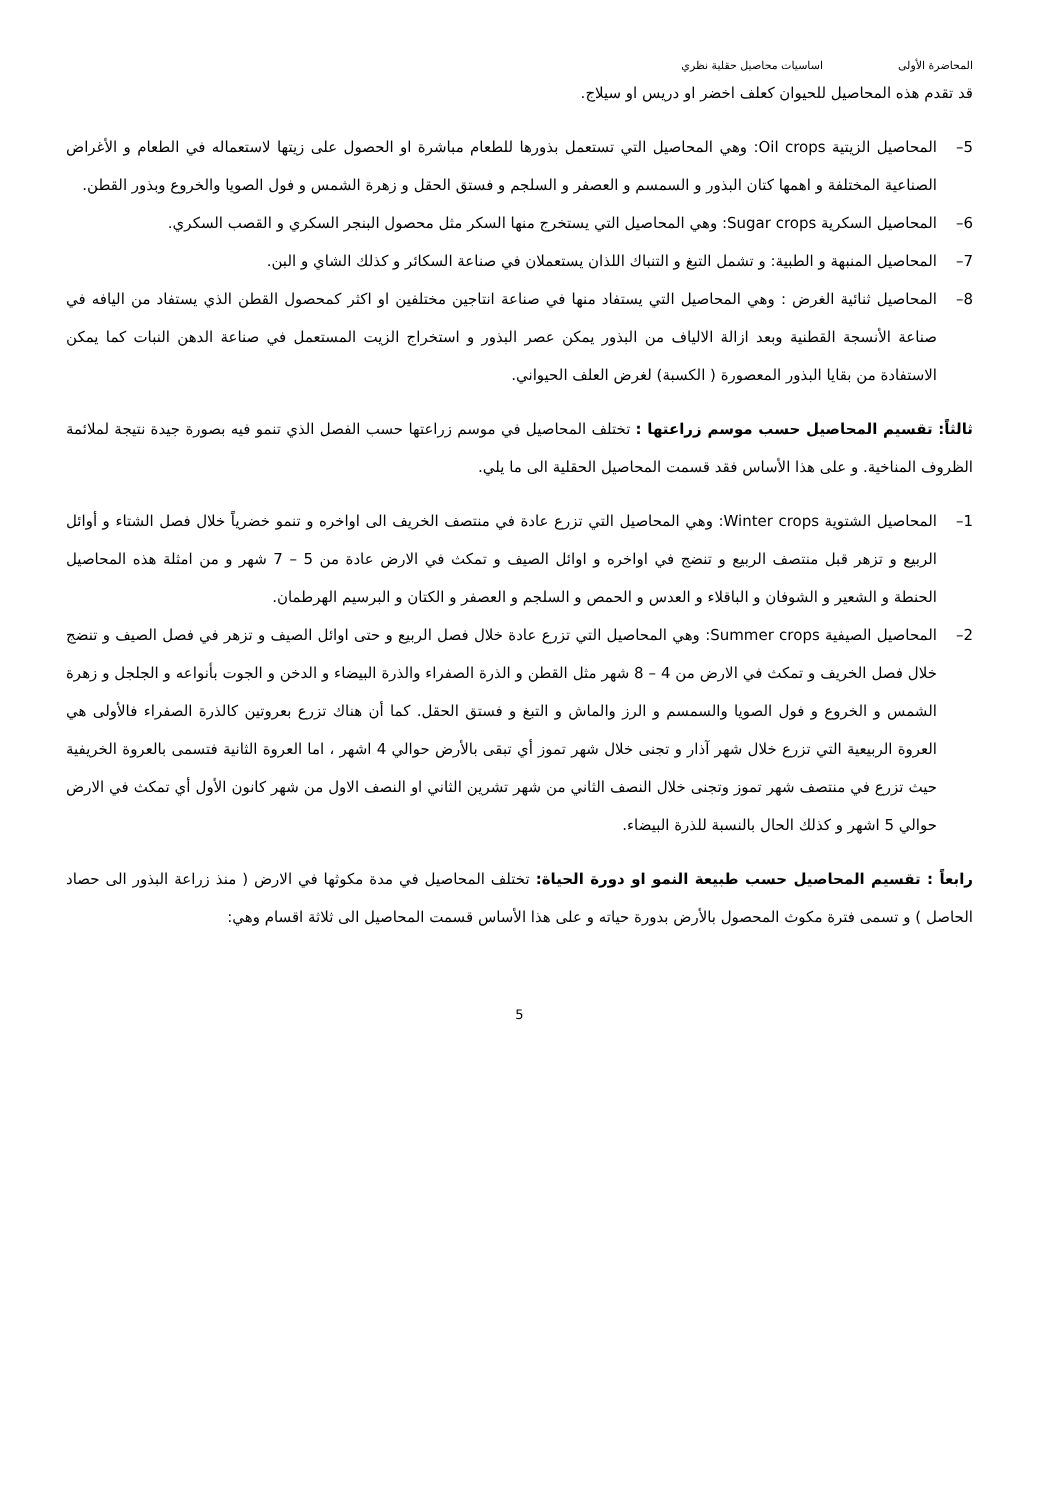المحاضرة الأولى اساسيات محاصيل حقلية نظري
قد تقدم هذه المحاصيل للحيوان كعلف اخضر او دريس او سيلاج.
5– المحاصيل الزيتية Oil crops: وهي المحاصيل التي تستعمل بذورها للطعام مباشرة او الحصول على زيتها لاستعماله في الطعام و الأغراض الصناعية المختلفة و اهمها كتان البذور و السمسم و العصفر و السلجم و فستق الحقل و زهرة الشمس و فول الصويا والخروع وبذور القطن.
6– المحاصيل السكرية Sugar crops: وهي المحاصيل التي يستخرج منها السكر مثل محصول البنجر السكري و القصب السكري.
7– المحاصيل المنبهة و الطبية: و تشمل التبغ و التنباك اللذان يستعملان في صناعة السكائر و كذلك الشاي و البن.
8– المحاصيل ثنائية الغرض : وهي المحاصيل التي يستفاد منها في صناعة انتاجين مختلفين او اكثر كمحصول القطن الذي يستفاد من اليافه في صناعة الأنسجة القطنية وبعد ازالة الالياف من البذور يمكن عصر البذور و استخراج الزيت المستعمل في صناعة الدهن النبات كما يمكن الاستفادة من بقايا البذور المعصورة ( الكسبة) لغرض العلف الحيواني.
ثالثاً: تقسيم المحاصيل حسب موسم زراعتها : تختلف المحاصيل في موسم زراعتها حسب الفصل الذي تنمو فيه بصورة جيدة نتيجة لملائمة الظروف المناخية. و على هذا الأساس فقد قسمت المحاصيل الحقلية الى ما يلي.
1– المحاصيل الشتوية Winter crops: وهي المحاصيل التي تزرع عادة في منتصف الخريف الى اواخره و تنمو خضرياً خلال فصل الشتاء و أوائل الربيع و تزهر قبل منتصف الربيع و تنضج في اواخره و اوائل الصيف و تمكث في الارض عادة من 5 – 7 شهر و من امثلة هذه المحاصيل الحنطة و الشعير و الشوفان و الباقلاء و العدس و الحمص و السلجم و العصفر و الكتان و البرسيم الهرطمان.
2– المحاصيل الصيفية Summer crops: وهي المحاصيل التي تزرع عادة خلال فصل الربيع و حتى اوائل الصيف و تزهر في فصل الصيف و تنضج خلال فصل الخريف و تمكث في الارض من 4 – 8 شهر مثل القطن و الذرة الصفراء والذرة البيضاء و الدخن و الجوت بأنواعه و الجلجل و زهرة الشمس و الخروع و فول الصويا والسمسم و الرز والماش و التبغ و فستق الحقل. كما أن هناك تزرع بعروتين كالذرة الصفراء فالأولى هي العروة الربيعية التي تزرع خلال شهر آذار و تجنى خلال شهر تموز أي تبقى بالأرض حوالي 4 اشهر ، اما العروة الثانية فتسمى بالعروة الخريفية حيث تزرع في منتصف شهر تموز وتجنى خلال النصف الثاني من شهر تشرين الثاني او النصف الاول من شهر كانون الأول أي تمكث في الارض حوالي 5 اشهر و كذلك الحال بالنسبة للذرة البيضاء.
رابعاً : تقسيم المحاصيل حسب طبيعة النمو او دورة الحياة: تختلف المحاصيل في مدة مكوثها في الارض ( منذ زراعة البذور الى حصاد الحاصل ) و تسمى فترة مكوث المحصول بالأرض بدورة حياته و على هذا الأساس قسمت المحاصيل الى ثلاثة اقسام وهي:
5